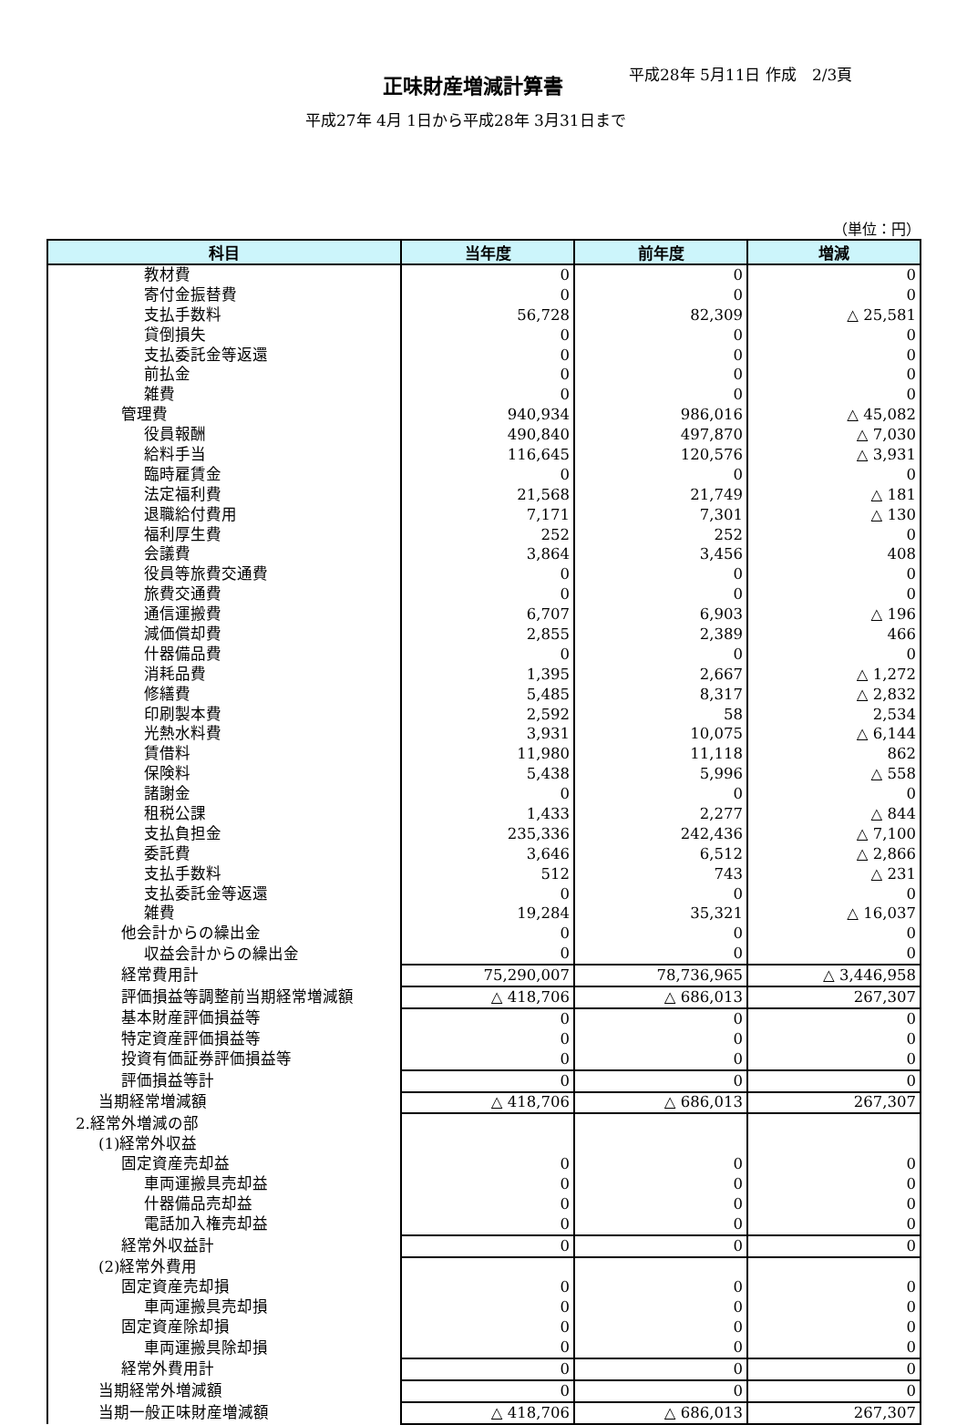正味財産増減計算書 平成28年 5月11日 作成　2/3頁
平成27年 4月 1日から平成28年 3月31日まで
（単位：円）
| 科目 | 当年度 | 前年度 | 増減 |
| --- | --- | --- | --- |
| 教材費 | 0 | 0 | 0 |
| 寄付金振替費 | 0 | 0 | 0 |
| 支払手数料 | 56,728 | 82,309 | △ 25,581 |
| 貸倒損失 | 0 | 0 | 0 |
| 支払委託金等返還 | 0 | 0 | 0 |
| 前払金 | 0 | 0 | 0 |
| 雑費 | 0 | 0 | 0 |
| 管理費 | 940,934 | 986,016 | △ 45,082 |
| 役員報酬 | 490,840 | 497,870 | △ 7,030 |
| 給料手当 | 116,645 | 120,576 | △ 3,931 |
| 臨時雇賃金 | 0 | 0 | 0 |
| 法定福利費 | 21,568 | 21,749 | △ 181 |
| 退職給付費用 | 7,171 | 7,301 | △ 130 |
| 福利厚生費 | 252 | 252 | 0 |
| 会議費 | 3,864 | 3,456 | 408 |
| 役員等旅費交通費 | 0 | 0 | 0 |
| 旅費交通費 | 0 | 0 | 0 |
| 通信運搬費 | 6,707 | 6,903 | △ 196 |
| 減価償却費 | 2,855 | 2,389 | 466 |
| 什器備品費 | 0 | 0 | 0 |
| 消耗品費 | 1,395 | 2,667 | △ 1,272 |
| 修繕費 | 5,485 | 8,317 | △ 2,832 |
| 印刷製本費 | 2,592 | 58 | 2,534 |
| 光熱水料費 | 3,931 | 10,075 | △ 6,144 |
| 賃借料 | 11,980 | 11,118 | 862 |
| 保険料 | 5,438 | 5,996 | △ 558 |
| 諸謝金 | 0 | 0 | 0 |
| 租税公課 | 1,433 | 2,277 | △ 844 |
| 支払負担金 | 235,336 | 242,436 | △ 7,100 |
| 委託費 | 3,646 | 6,512 | △ 2,866 |
| 支払手数料 | 512 | 743 | △ 231 |
| 支払委託金等返還 | 0 | 0 | 0 |
| 雑費 | 19,284 | 35,321 | △ 16,037 |
| 他会計からの繰出金 | 0 | 0 | 0 |
| 収益会計からの繰出金 | 0 | 0 | 0 |
| 経常費用計 | 75,290,007 | 78,736,965 | △ 3,446,958 |
| 評価損益等調整前当期経常増減額 | △ 418,706 | △ 686,013 | 267,307 |
| 基本財産評価損益等 | 0 | 0 | 0 |
| 特定資産評価損益等 | 0 | 0 | 0 |
| 投資有価証券評価損益等 | 0 | 0 | 0 |
| 評価損益等計 | 0 | 0 | 0 |
| 当期経常増減額 | △ 418,706 | △ 686,013 | 267,307 |
| 2.経常外増減の部 | | | |
| (1)経常外収益 | | | |
| 固定資産売却益 | 0 | 0 | 0 |
| 車両運搬具売却益 | 0 | 0 | 0 |
| 什器備品売却益 | 0 | 0 | 0 |
| 電話加入権売却益 | 0 | 0 | 0 |
| 経常外収益計 | 0 | 0 | 0 |
| (2)経常外費用 | | | |
| 固定資産売却損 | 0 | 0 | 0 |
| 車両運搬具売却損 | 0 | 0 | 0 |
| 固定資産除却損 | 0 | 0 | 0 |
| 車両運搬具除却損 | 0 | 0 | 0 |
| 経常外費用計 | 0 | 0 | 0 |
| 当期経常外増減額 | 0 | 0 | 0 |
| 当期一般正味財産増減額 | △ 418,706 | △ 686,013 | 267,307 |